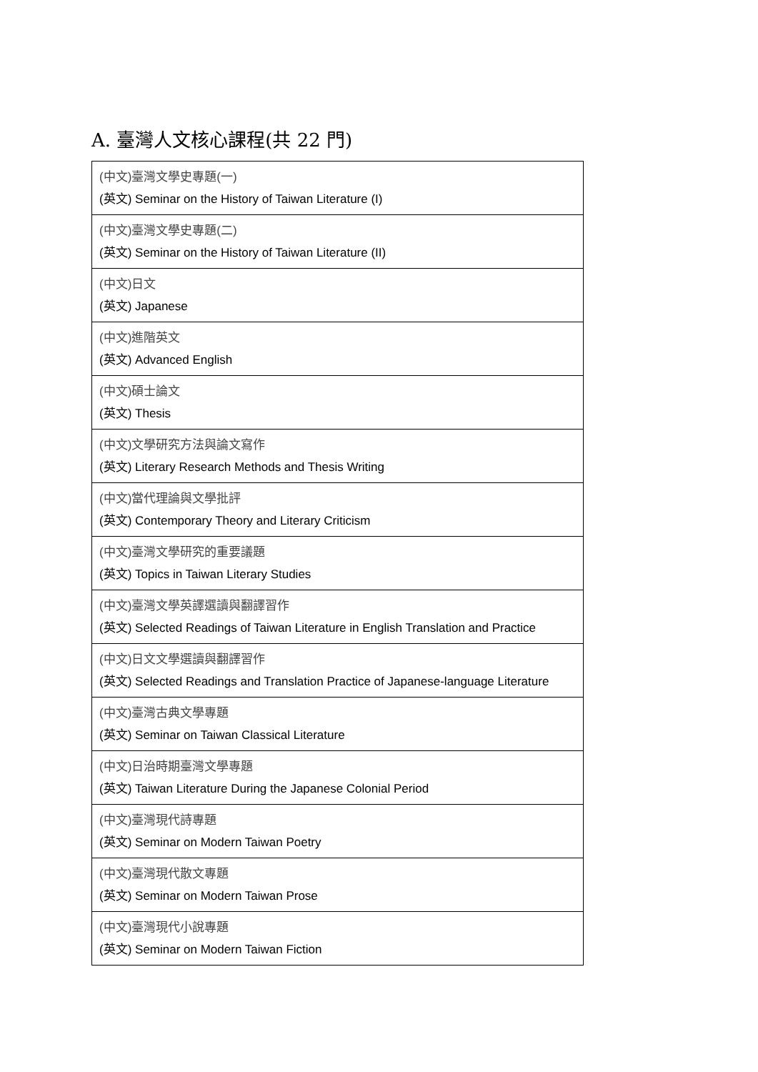A. 臺灣人文核心課程(共 22 門)
| (中文)臺灣文學史專題(一) (英文) Seminar on the History of Taiwan Literature (I) |
| (中文)臺灣文學史專題(二) (英文) Seminar on the History of Taiwan Literature (II) |
| (中文)日文 (英文) Japanese |
| (中文)進階英文 (英文) Advanced English |
| (中文)碩士論文 (英文) Thesis |
| (中文)文學研究方法與論文寫作 (英文) Literary Research Methods and Thesis Writing |
| (中文)當代理論與文學批評 (英文) Contemporary Theory and Literary Criticism |
| (中文)臺灣文學研究的重要議題 (英文) Topics in Taiwan Literary Studies |
| (中文)臺灣文學英譯選讀與翻譯習作 (英文) Selected Readings of Taiwan Literature in English Translation and Practice |
| (中文)日文文學選讀與翻譯習作 (英文) Selected Readings and Translation Practice of Japanese-language Literature |
| (中文)臺灣古典文學專題 (英文) Seminar on Taiwan Classical Literature |
| (中文)日治時期臺灣文學專題 (英文) Taiwan Literature During the Japanese Colonial Period |
| (中文)臺灣現代詩專題 (英文) Seminar on Modern Taiwan Poetry |
| (中文)臺灣現代散文專題 (英文) Seminar on Modern Taiwan Prose |
| (中文)臺灣現代小說專題 (英文) Seminar on Modern Taiwan Fiction |